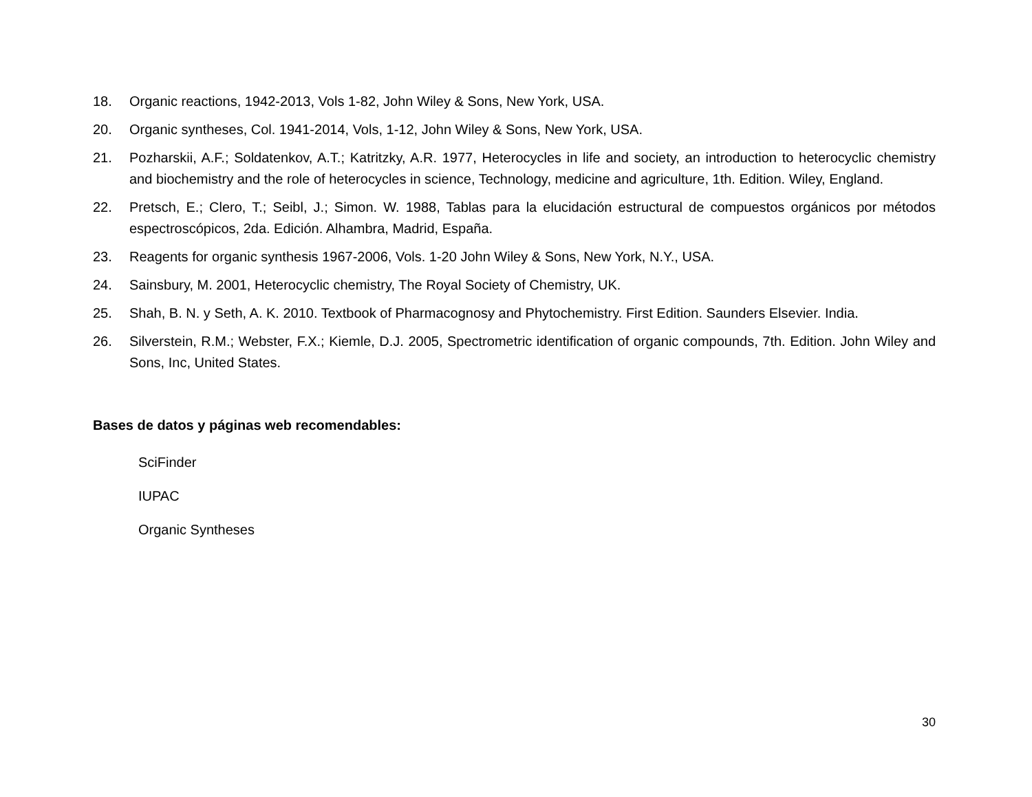18. Organic reactions, 1942-2013, Vols 1-82, John Wiley & Sons, New York, USA.
20. Organic syntheses, Col. 1941-2014, Vols, 1-12, John Wiley & Sons, New York, USA.
21. Pozharskii, A.F.; Soldatenkov, A.T.; Katritzky, A.R. 1977, Heterocycles in life and society, an introduction to heterocyclic chemistry and biochemistry and the role of heterocycles in science, Technology, medicine and agriculture, 1th. Edition. Wiley, England.
22. Pretsch, E.; Clero, T.; Seibl, J.; Simon. W. 1988, Tablas para la elucidación estructural de compuestos orgánicos por métodos espectroscópicos, 2da. Edición. Alhambra, Madrid, España.
23. Reagents for organic synthesis 1967-2006, Vols. 1-20 John Wiley & Sons, New York, N.Y., USA.
24. Sainsbury, M. 2001, Heterocyclic chemistry, The Royal Society of Chemistry, UK.
25. Shah, B. N. y Seth, A. K. 2010. Textbook of Pharmacognosy and Phytochemistry. First Edition. Saunders Elsevier. India.
26. Silverstein, R.M.; Webster, F.X.; Kiemle, D.J. 2005, Spectrometric identification of organic compounds, 7th. Edition. John Wiley and Sons, Inc, United States.
Bases de datos y páginas web recomendables:
SciFinder
IUPAC
Organic Syntheses
30